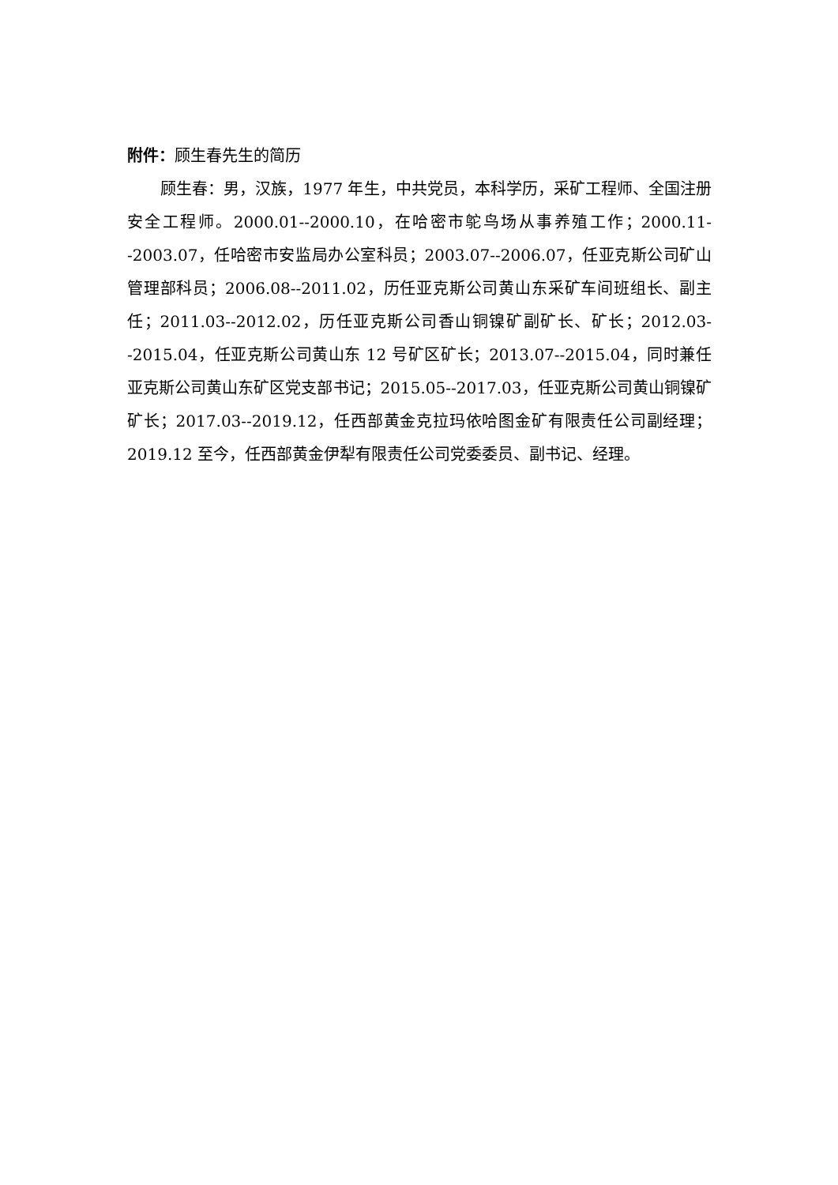附件：顾生春先生的简历
顾生春：男，汉族，1977 年生，中共党员，本科学历，采矿工程师、全国注册安全工程师。2000.01--2000.10，在哈密市鸵鸟场从事养殖工作；2000.11--2003.07，任哈密市安监局办公室科员；2003.07--2006.07，任亚克斯公司矿山管理部科员；2006.08--2011.02，历任亚克斯公司黄山东采矿车间班组长、副主任；2011.03--2012.02，历任亚克斯公司香山铜镍矿副矿长、矿长；2012.03--2015.04，任亚克斯公司黄山东 12 号矿区矿长；2013.07--2015.04，同时兼任亚克斯公司黄山东矿区党支部书记；2015.05--2017.03，任亚克斯公司黄山铜镍矿矿长；2017.03--2019.12，任西部黄金克拉玛依哈图金矿有限责任公司副经理；2019.12 至今，任西部黄金伊犁有限责任公司党委委员、副书记、经理。